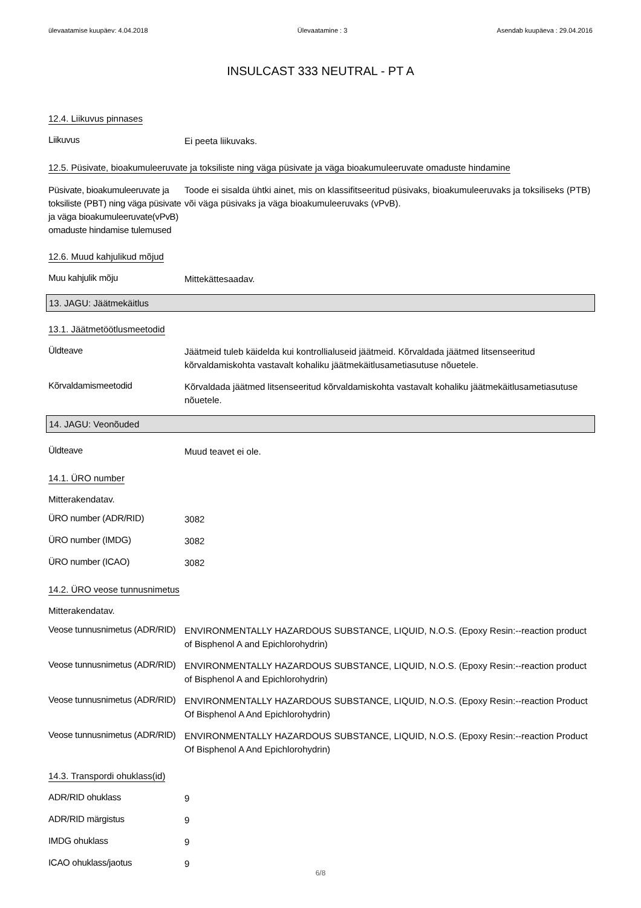ülevaatamise kuupäev: 4.04.2018 Ülevaatamine : 3 Asendab kuupäeva : 29.04.2016
INSULCAST 333 NEUTRAL - PT A
12.4. Liikuvus pinnases
Liikuvus
Ei peeta liikuvaks.
12.5. Püsivate, bioakumuleeruvate ja toksiliste ning väga püsivate ja väga bioakumuleeruvate omaduste hindamine
Püsivate, bioakumuleeruvate ja toksiliste (PBT) ning väga püsivate ja väga bioakumuleeruvate(vPvB) omaduste hindamise tulemused
Toode ei sisalda ühtki ainet, mis on klassifitseeritud püsivaks, bioakumuleeruvaks ja toksiliseks (PTB) või väga püsivaks ja väga bioakumuleeruvaks (vPvB).
12.6. Muud kahjulikud mõjud
Muu kahjulik mõju
Mittekättesaadav.
13. JAGU: Jäätmekäitlus
13.1. Jäätmetöötlusmeetodid
Üldteave
Jäätmeid tuleb käidelda kui kontrollialuseid jäätmeid. Kõrvaldada jäätmed litsenseeritud kõrvaldamiskohta vastavalt kohaliku jäätmekäitlusametiasutuse nõuetele.
Kõrvaldamismeetodid
Kõrvaldada jäätmed litsenseeritud kõrvaldamiskohta vastavalt kohaliku jäätmekäitlusametiasutuse nõuetele.
14. JAGU: Veonõuded
Üldteave
Muud teavet ei ole.
14.1. ÜRO number
Mitterakendatav.
ÜRO number (ADR/RID)
3082
ÜRO number (IMDG)
3082
ÜRO number (ICAO)
3082
14.2. ÜRO veose tunnusnimetus
Mitterakendatav.
Veose tunnusnimetus (ADR/RID)
ENVIRONMENTALLY HAZARDOUS SUBSTANCE, LIQUID, N.O.S. (Epoxy Resin:--reaction product of Bisphenol A and Epichlorohydrin)
Veose tunnusnimetus (ADR/RID)
ENVIRONMENTALLY HAZARDOUS SUBSTANCE, LIQUID, N.O.S. (Epoxy Resin:--reaction product of Bisphenol A and Epichlorohydrin)
Veose tunnusnimetus (ADR/RID)
ENVIRONMENTALLY HAZARDOUS SUBSTANCE, LIQUID, N.O.S. (Epoxy Resin:--reaction Product Of Bisphenol A And Epichlorohydrin)
Veose tunnusnimetus (ADR/RID)
ENVIRONMENTALLY HAZARDOUS SUBSTANCE, LIQUID, N.O.S. (Epoxy Resin:--reaction Product Of Bisphenol A And Epichlorohydrin)
14.3. Transpordi ohuklass(id)
ADR/RID ohuklass
9
ADR/RID märgistus
9
IMDG ohuklass
9
ICAO ohuklass/jaotus
9
6/8